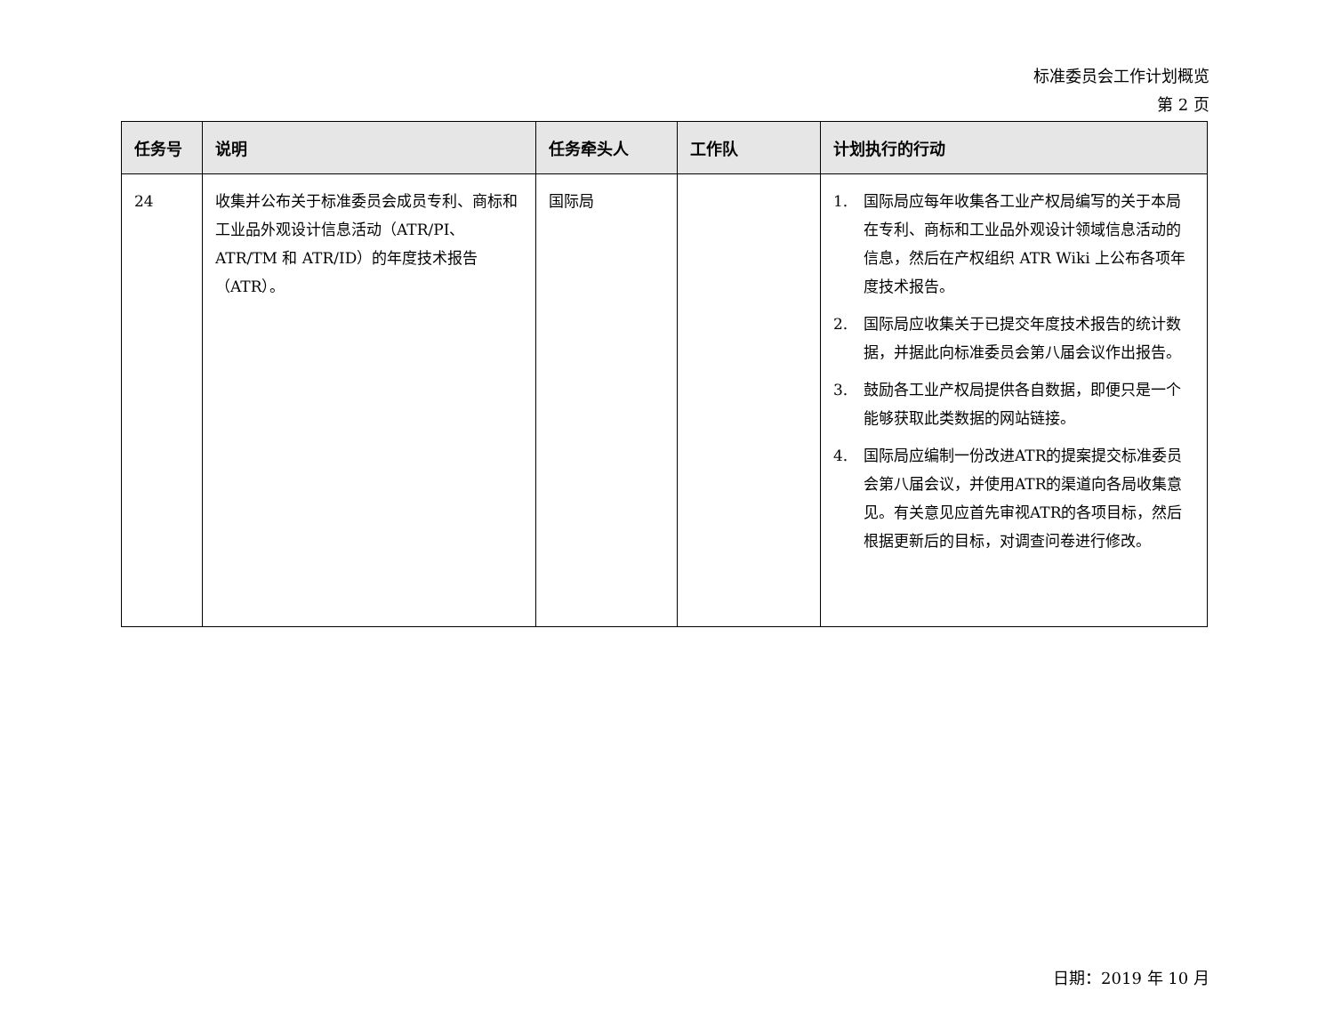标准委员会工作计划概览
第 2 页
| 任务号 | 说明 | 任务牵头人 | 工作队 | 计划执行的行动 |
| --- | --- | --- | --- | --- |
| 24 | 收集并公布关于标准委员会成员专利、商标和工业品外观设计信息活动（ATR/PI、ATR/TM 和 ATR/ID）的年度技术报告（ATR）。 | 国际局 | | 1. 国际局应每年收集各工业产权局编写的关于本局在专利、商标和工业品外观设计领域信息活动的信息，然后在产权组织 ATR Wiki 上公布各项年度技术报告。 2. 国际局应收集关于已提交年度技术报告的统计数据，并据此向标准委员会第八届会议作出报告。 3. 鼓励各工业产权局提供各自数据，即便只是一个能够获取此类数据的网站链接。 4. 国际局应编制一份改进ATR的提案提交标准委员会第八届会议，并使用ATR的渠道向各局收集意见。有关意见应首先审视ATR的各项目标，然后根据更新后的目标，对调查问卷进行修改。 |
日期：2019 年 10 月